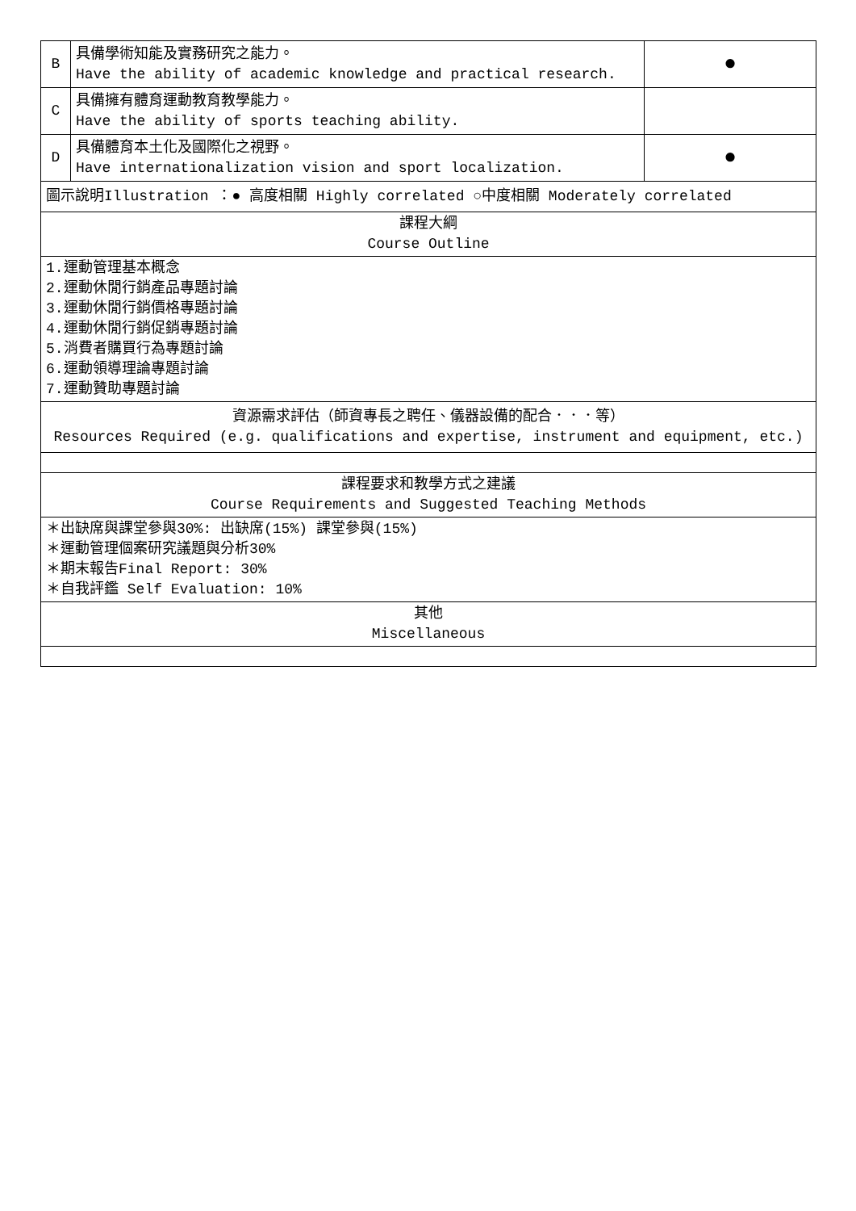| B | 具備學術知能及實務研究之能力。 Have the ability of academic knowledge and practical research. | ● |
| C | 具備擁有體育運動教育教學能力。 Have the ability of sports teaching ability. | |
| D | 具備體育本土化及國際化之視野。 Have internationalization vision and sport localization. | ● |
| 圖示說明Illustration ：● 高度相關 Highly correlated ○中度相關 Moderately correlated | | |
| 課程大綱 Course Outline | | |
| 1.運動管理基本概念 2.運動休閒行銷產品專題討論 3.運動休閒行銷價格專題討論 4.運動休閒行銷促銷專題討論 5.消費者購買行為專題討論 6.運動領導理論專題討論 7.運動贊助專題討論 | | |
| 資源需求評估（師資專長之聘任、儀器設備的配合．．．等） Resources Required (e.g. qualifications and expertise, instrument and equipment, etc.) | | |
| 課程要求和教學方式之建議 Course Requirements and Suggested Teaching Methods | | |
| ＊出缺席與課堂參與30%: 出缺席(15%) 課堂參與(15%) ＊運動管理個案研究議題與分析30% ＊期末報告Final Report: 30% ＊自我評鑑 Self Evaluation: 10% | | |
| 其他 Miscellaneous | | |